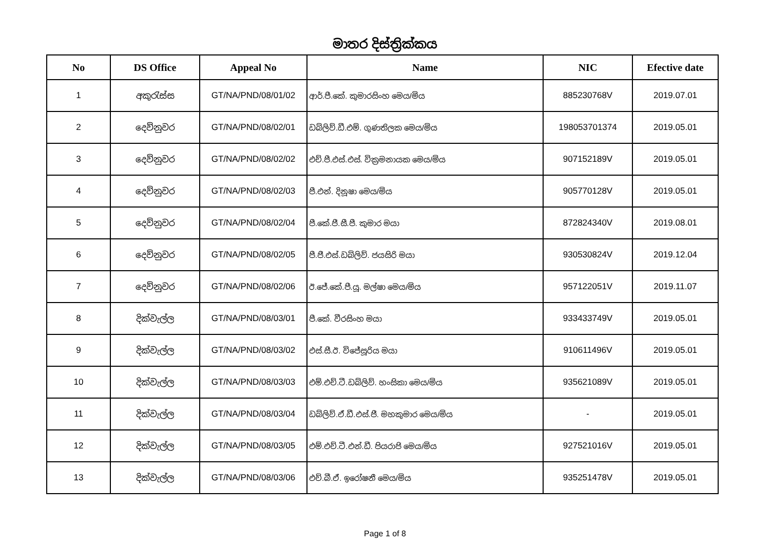මාතර දිස්ත්‍රික්කය
| No | DS Office | Appeal No | Name | NIC | Efective date |
| --- | --- | --- | --- | --- | --- |
| 1 | අකුරැස්ස | GT/NA/PND/08/01/02 | ආර්.පී.කේ. කුමාරසිංහ මෙය/මිය | 885230768V | 2019.07.01 |
| 2 | දෙව්නුවර | GT/NA/PND/08/02/01 | ඩබ්ලිව්.ඩී.එම්. ගුණතිලක මෙය/මිය | 198053701374 | 2019.05.01 |
| 3 | දෙව්නුවර | GT/NA/PND/08/02/02 | එච්.පී.එස්.එස්. වික්‍රමනායක මෙය/මිය | 907152189V | 2019.05.01 |
| 4 | දෙව්නුවර | GT/NA/PND/08/02/03 | පී.එන්. දිනූෂා මෙය/මිය | 905770128V | 2019.05.01 |
| 5 | දෙව්නුවර | GT/NA/PND/08/02/04 | පී.කේ.ජී.සී.පී. කුමාර මයා | 872824340V | 2019.08.01 |
| 6 | දෙව්නුවර | GT/NA/PND/08/02/05 | පී.ජී.එස්.ඩබ්ලිව්. ජයසිරි මයා | 930530824V | 2019.12.04 |
| 7 | දෙව්නුවර | GT/NA/PND/08/02/06 | ඊ.ජේ.කේ.පී.යූ. මල්ෂා මෙය/මිය | 957122051V | 2019.11.07 |
| 8 | දික්වැල්ල | GT/NA/PND/08/03/01 | පී.කේ. වීරසිංහ මයා | 933433749V | 2019.05.01 |
| 9 | දික්වැල්ල | GT/NA/PND/08/03/02 | එස්.සී.ඊ. විජේසූරිය මයා | 910611496V | 2019.05.01 |
| 10 | දික්වැල්ල | GT/NA/PND/08/03/03 | එම්.එච්.ටී.ඩබ්ලිව්. හංසිකා මෙය/මිය | 935621089V | 2019.05.01 |
| 11 | දික්වැල්ල | GT/NA/PND/08/03/04 | ඩබ්ලිව්.ඒ.ඩී.එස්.ජී. මහකුමාර මෙය/මිය | - | 2019.05.01 |
| 12 | දික්වැල්ල | GT/NA/PND/08/03/05 | එම්.එච්.ටී.එන්.ඩී. පියරාජි මෙය/මිය | 927521016V | 2019.05.01 |
| 13 | දික්වැල්ල | GT/NA/PND/08/03/06 | එච්.බී.ඒ. ඉරෝෂනී මෙය/මිය | 935251478V | 2019.05.01 |
Page 1 of 8